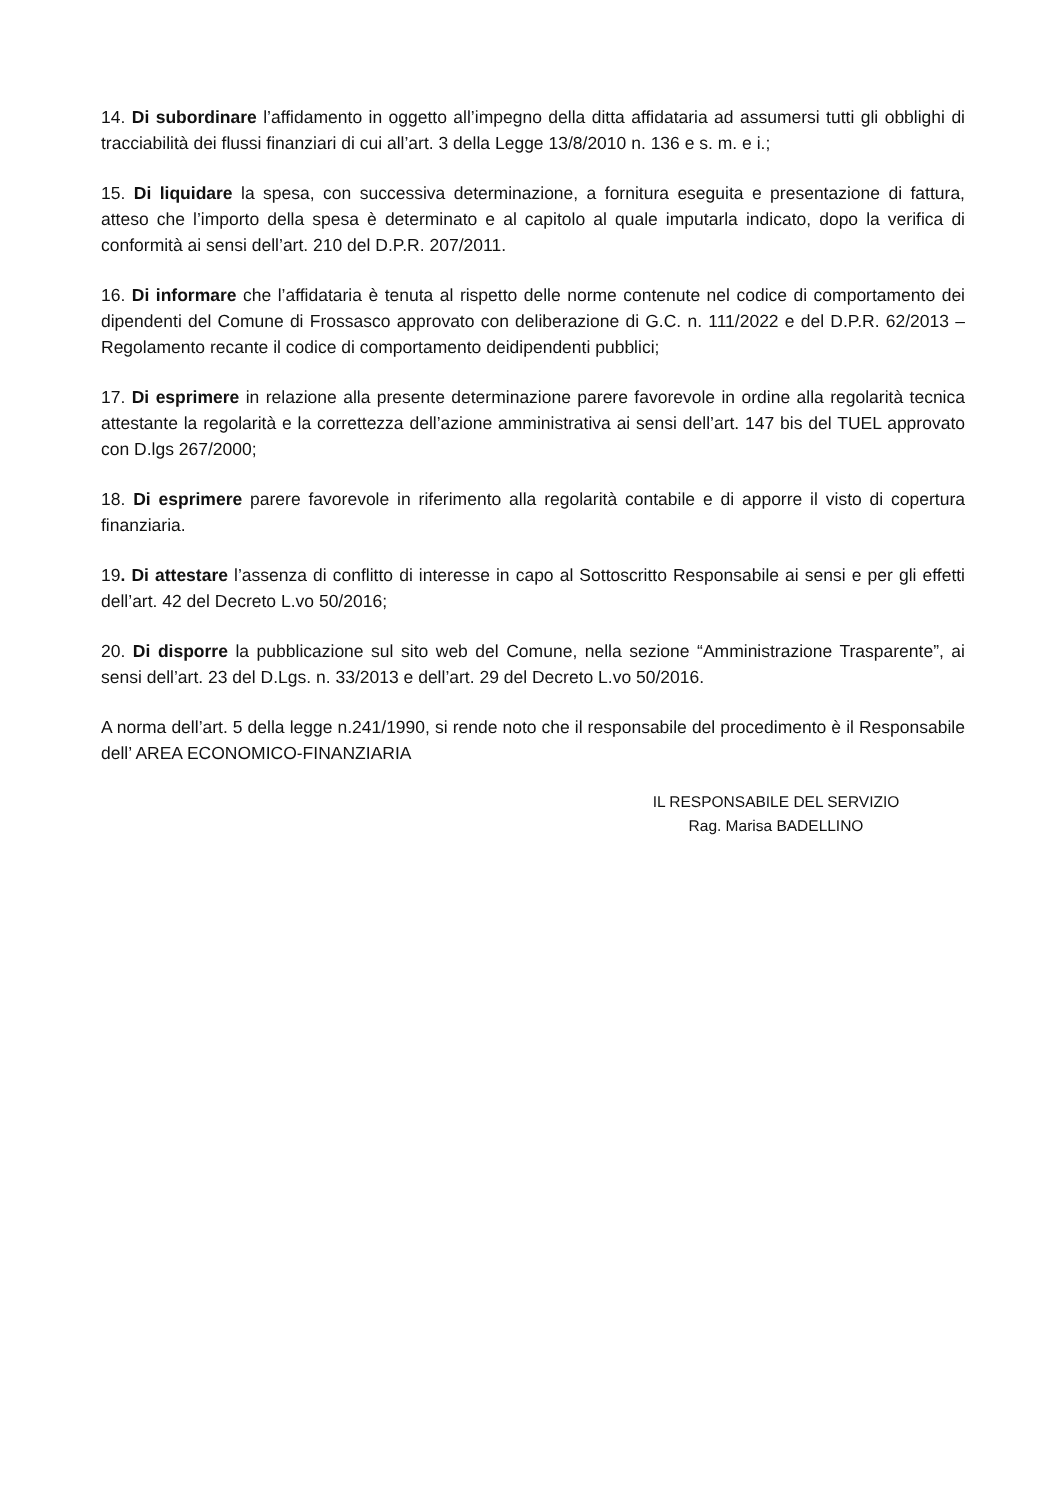14. Di subordinare l’affidamento in oggetto all’impegno della ditta affidataria ad assumersi tutti gli obblighi di tracciabilità dei flussi finanziari di cui all’art. 3 della Legge 13/8/2010 n. 136 e s. m. e i.;
15. Di liquidare la spesa, con successiva determinazione, a fornitura eseguita e presentazione di fattura, atteso che l’importo della spesa è determinato e al capitolo al quale imputarla indicato, dopo la verifica di conformità ai sensi dell’art. 210 del D.P.R. 207/2011.
16. Di informare che l’affidataria è tenuta al rispetto delle norme contenute nel codice di comportamento dei dipendenti del Comune di Frossasco approvato con deliberazione di G.C. n. 111/2022 e del D.P.R. 62/2013 – Regolamento recante il codice di comportamento deidipendenti pubblici;
17. Di esprimere in relazione alla presente determinazione parere favorevole in ordine alla regolarità tecnica attestante la regolarità e la correttezza dell’azione amministrativa ai sensi dell’art. 147 bis del TUEL approvato con D.lgs 267/2000;
18. Di esprimere parere favorevole in riferimento alla regolarità contabile e di apporre il visto di copertura finanziaria.
19. Di attestare l’assenza di conflitto di interesse in capo al Sottoscritto Responsabile ai sensi e per gli effetti dell’art. 42 del Decreto L.vo 50/2016;
20. Di disporre la pubblicazione sul sito web del Comune, nella sezione “Amministrazione Trasparente”, ai sensi dell’art. 23 del D.Lgs. n. 33/2013 e dell’art. 29 del Decreto L.vo 50/2016.
A norma dell’art. 5 della legge n.241/1990, si rende noto che il responsabile del procedimento è il Responsabile dell’ AREA ECONOMICO-FINANZIARIA
IL RESPONSABILE DEL SERVIZIO
Rag. Marisa BADELLINO